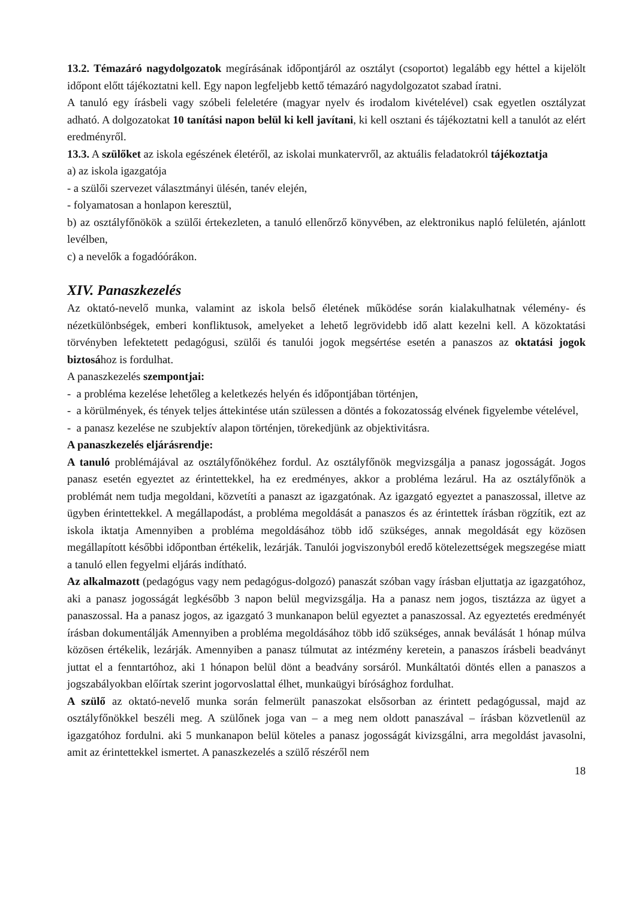13.2. Témazáró nagydolgozatok megírásának időpontjáról az osztályt (csoportot) legalább egy héttel a kijelölt időpont előtt tájékoztatni kell. Egy napon legfeljebb kettő témazáró nagydolgozatot szabad íratni.
A tanuló egy írásbeli vagy szóbeli feleletére (magyar nyelv és irodalom kivételével) csak egyetlen osztályzat adható. A dolgozatokat 10 tanítási napon belül ki kell javítani, ki kell osztani és tájékoztatni kell a tanulót az elért eredményről.
13.3. A szülőket az iskola egészének életéről, az iskolai munkatervről, az aktuális feladatokról tájékoztatja
a) az iskola igazgatója
- a szülői szervezet választmányi ülésén, tanév elején,
- folyamatosan a honlapon keresztül,
b) az osztályfőnökök a szülői értekezleten, a tanuló ellenőrző könyvében, az elektronikus napló felületén, ajánlott levélben,
c) a nevelők a fogadóórákon.
XIV. Panaszkezelés
Az oktató-nevelő munka, valamint az iskola belső életének működése során kialakulhatnak vélemény- és nézetkülönbségek, emberi konfliktusok, amelyeket a lehető legrövidebb idő alatt kezelni kell. A közoktatási törvényben lefektetett pedagógusi, szülői és tanulói jogok megsértése esetén a panaszos az oktatási jogok biztosához is fordulhat.
A panaszkezelés szempontjai:
- a probléma kezelése lehetőleg a keletkezés helyén és időpontjában történjen,
- a körülmények, és tények teljes áttekintése után szülessen a döntés a fokozatosság elvének figyelembe vételével,
- a panasz kezelése ne szubjektív alapon történjen, törekedjünk az objektivitásra.
A panaszkezelés eljárásrendje:
A tanuló problémájával az osztályfőnökéhez fordul. Az osztályfőnök megvizsgálja a panasz jogosságát. Jogos panasz esetén egyeztet az érintettekkel, ha ez eredményes, akkor a probléma lezárul. Ha az osztályfőnök a problémát nem tudja megoldani, közvetíti a panaszt az igazgatónak. Az igazgató egyeztet a panaszossal, illetve az ügyben érintettekkel. A megállapodást, a probléma megoldását a panaszos és az érintettek írásban rögzítik, ezt az iskola iktatja Amennyiben a probléma megoldásához több idő szükséges, annak megoldását egy közösen megállapított későbbi időpontban értékelik, lezárják. Tanulói jogviszonyból eredő kötelezettségek megszegése miatt a tanuló ellen fegyelmi eljárás indítható.
Az alkalmazott (pedagógus vagy nem pedagógus-dolgozó) panaszát szóban vagy írásban eljuttatja az igazgatóhoz, aki a panasz jogosságát legkésőbb 3 napon belül megvizsgálja. Ha a panasz nem jogos, tisztázza az ügyet a panaszossal. Ha a panasz jogos, az igazgató 3 munkanapon belül egyeztet a panaszossal. Az egyeztetés eredményét írásban dokumentálják Amennyiben a probléma megoldásához több idő szükséges, annak beválását 1 hónap múlva közösen értékelik, lezárják. Amennyiben a panasz túlmutat az intézmény keretein, a panaszos írásbeli beadványt juttat el a fenntartóhoz, aki 1 hónapon belül dönt a beadvány sorsáról. Munkáltatói döntés ellen a panaszos a jogszabályokban előírtak szerint jogorvoslattal élhet, munkaügyi bírósághoz fordulhat.
A szülő az oktató-nevelő munka során felmerült panaszokat elsősorban az érintett pedagógussal, majd az osztályfőnökkel beszéli meg. A szülőnek joga van – a meg nem oldott panaszával – írásban közvetlenül az igazgatóhoz fordulni. aki 5 munkanapon belül köteles a panasz jogosságát kivizsgálni, arra megoldást javasolni, amit az érintettekkel ismertet. A panaszkezelés a szülő részéről nem
18